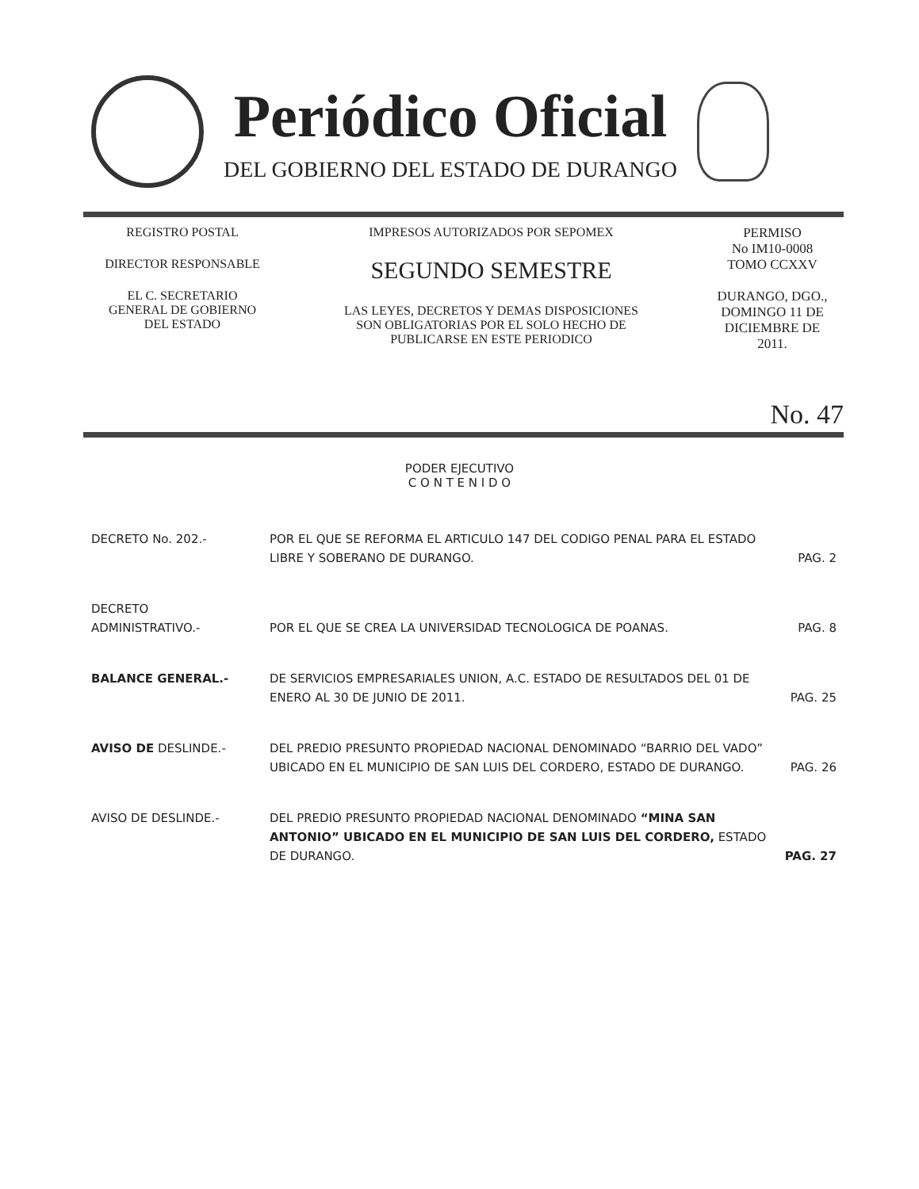Periódico Oficial
DEL GOBIERNO DEL ESTADO DE DURANGO
REGISTRO POSTAL
DIRECTOR RESPONSABLE
EL C. SECRETARIO
GENERAL DE GOBIERNO
DEL ESTADO
IMPRESOS AUTORIZADOS POR SEPOMEX
SEGUNDO SEMESTRE
LAS LEYES, DECRETOS Y DEMAS DISPOSICIONES
SON OBLIGATORIAS POR EL SOLO HECHO DE
PUBLICARSE EN ESTE PERIODICO
PERMISO
No IM10-0008
TOMO CCXXV
DURANGO, DGO.,
DOMINGO 11 DE
DICIEMBRE DE
2011.
No. 47
PODER EJECUTIVO
C O N T E N I D O
| DECRETO No. 202.- | POR EL QUE SE REFORMA EL ARTICULO 147 DEL CODIGO PENAL PARA EL ESTADO LIBRE Y SOBERANO DE DURANGO. | PAG. 2 |
| DECRETO ADMINISTRATIVO.- | POR EL QUE SE CREA LA UNIVERSIDAD TECNOLOGICA DE POANAS. | PAG. 8 |
| BALANCE GENERAL.- | DE SERVICIOS EMPRESARIALES UNION, A.C. ESTADO DE RESULTADOS DEL 01 DE ENERO AL 30 DE JUNIO DE 2011. | PAG. 25 |
| AVISO DE DESLINDE.- | DEL PREDIO PRESUNTO PROPIEDAD NACIONAL DENOMINADO “BARRIO DEL VADO” UBICADO EN EL MUNICIPIO DE SAN LUIS DEL CORDERO, ESTADO DE DURANGO. | PAG. 26 |
| AVISO DE DESLINDE.- | DEL PREDIO PRESUNTO PROPIEDAD NACIONAL DENOMINADO “MINA SAN ANTONIO” UBICADO EN EL MUNICIPIO DE SAN LUIS DEL CORDERO, ESTADO DE DURANGO. | PAG. 27 |